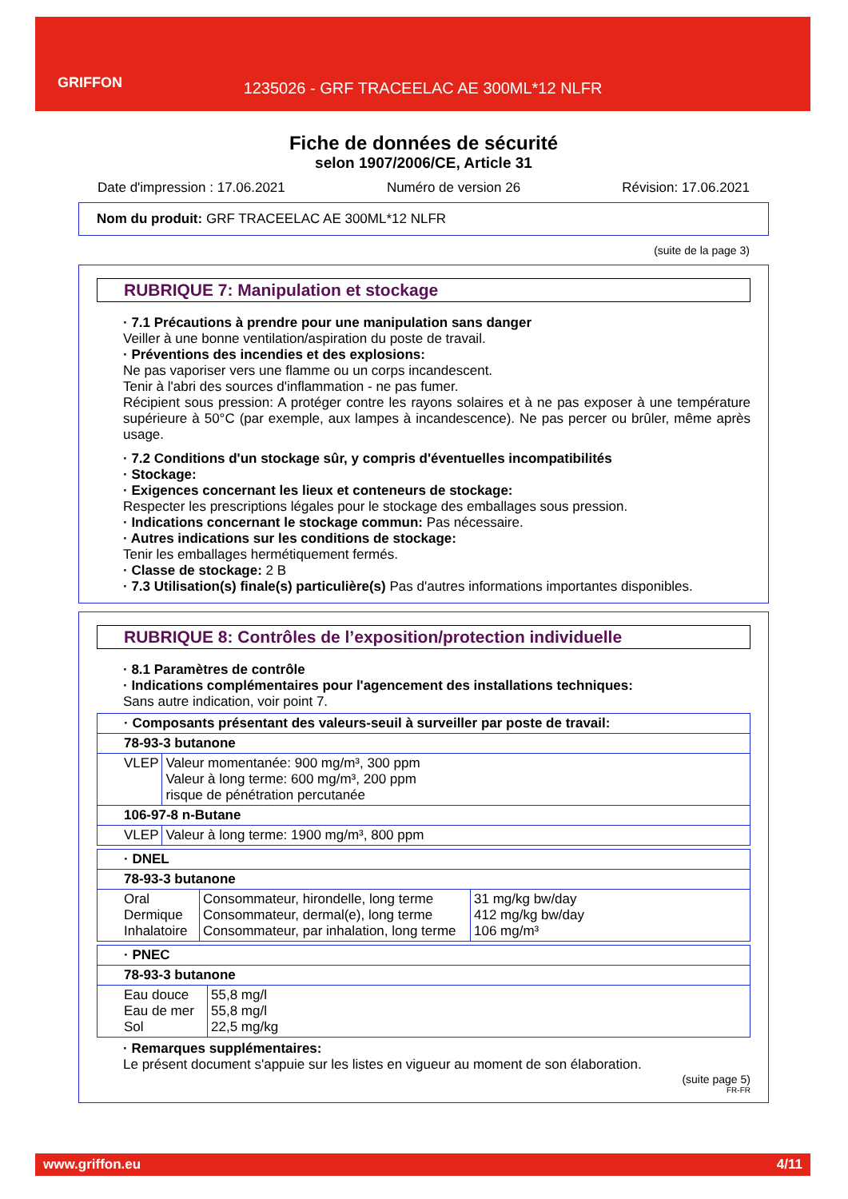GRIFFON
1235026 - GRF TRACEELAC AE 300ML*12 NLFR
Fiche de données de sécurité
selon 1907/2006/CE, Article 31
Date d'impression : 17.06.2021 Numéro de version 26 Révision: 17.06.2021
Nom du produit: GRF TRACEELAC AE 300ML*12 NLFR
(suite de la page 3)
RUBRIQUE 7: Manipulation et stockage
· 7.1 Précautions à prendre pour une manipulation sans danger
Veiller à une bonne ventilation/aspiration du poste de travail.
· Préventions des incendies et des explosions:
Ne pas vaporiser vers une flamme ou un corps incandescent.
Tenir à l'abri des sources d'inflammation - ne pas fumer.
Récipient sous pression: A protéger contre les rayons solaires et à ne pas exposer à une température supérieure à 50°C (par exemple, aux lampes à incandescence). Ne pas percer ou brûler, même après usage.
· 7.2 Conditions d'un stockage sûr, y compris d'éventuelles incompatibilités
· Stockage:
· Exigences concernant les lieux et conteneurs de stockage:
Respecter les prescriptions légales pour le stockage des emballages sous pression.
· Indications concernant le stockage commun: Pas nécessaire.
· Autres indications sur les conditions de stockage:
Tenir les emballages hermétiquement fermés.
· Classe de stockage: 2 B
· 7.3 Utilisation(s) finale(s) particulière(s) Pas d'autres informations importantes disponibles.
RUBRIQUE 8: Contrôles de l’exposition/protection individuelle
· 8.1 Paramètres de contrôle
· Indications complémentaires pour l'agencement des installations techniques:
Sans autre indication, voir point 7.
| · Composants présentant des valeurs-seuil à surveiller par poste de travail: | |
| 78-93-3 butanone | |
| VLEP | Valeur momentanée: 900 mg/m³, 300 ppm Valeur à long terme: 600 mg/m³, 200 ppm risque de pénétration percutanée |
| 106-97-8 n-Butane | |
| VLEP | Valeur à long terme: 1900 mg/m³, 800 ppm |
| · DNEL | | |
| 78-93-3 butanone | | |
| Oral Dermique Inhalatoire | Consommateur, hirondelle, long terme Consommateur, dermal(e), long terme Consommateur, par inhalation, long terme | 31 mg/kg bw/day 412 mg/kg bw/day 106 mg/m³ |
| · PNEC | |
| 78-93-3 butanone | |
| Eau douce Eau de mer Sol | 55,8 mg/l 55,8 mg/l 22,5 mg/kg |
· Remarques supplémentaires:
Le présent document s'appuie sur les listes en vigueur au moment de son élaboration.
(suite page 5)
FR-FR
www.griffon.eu 4/11